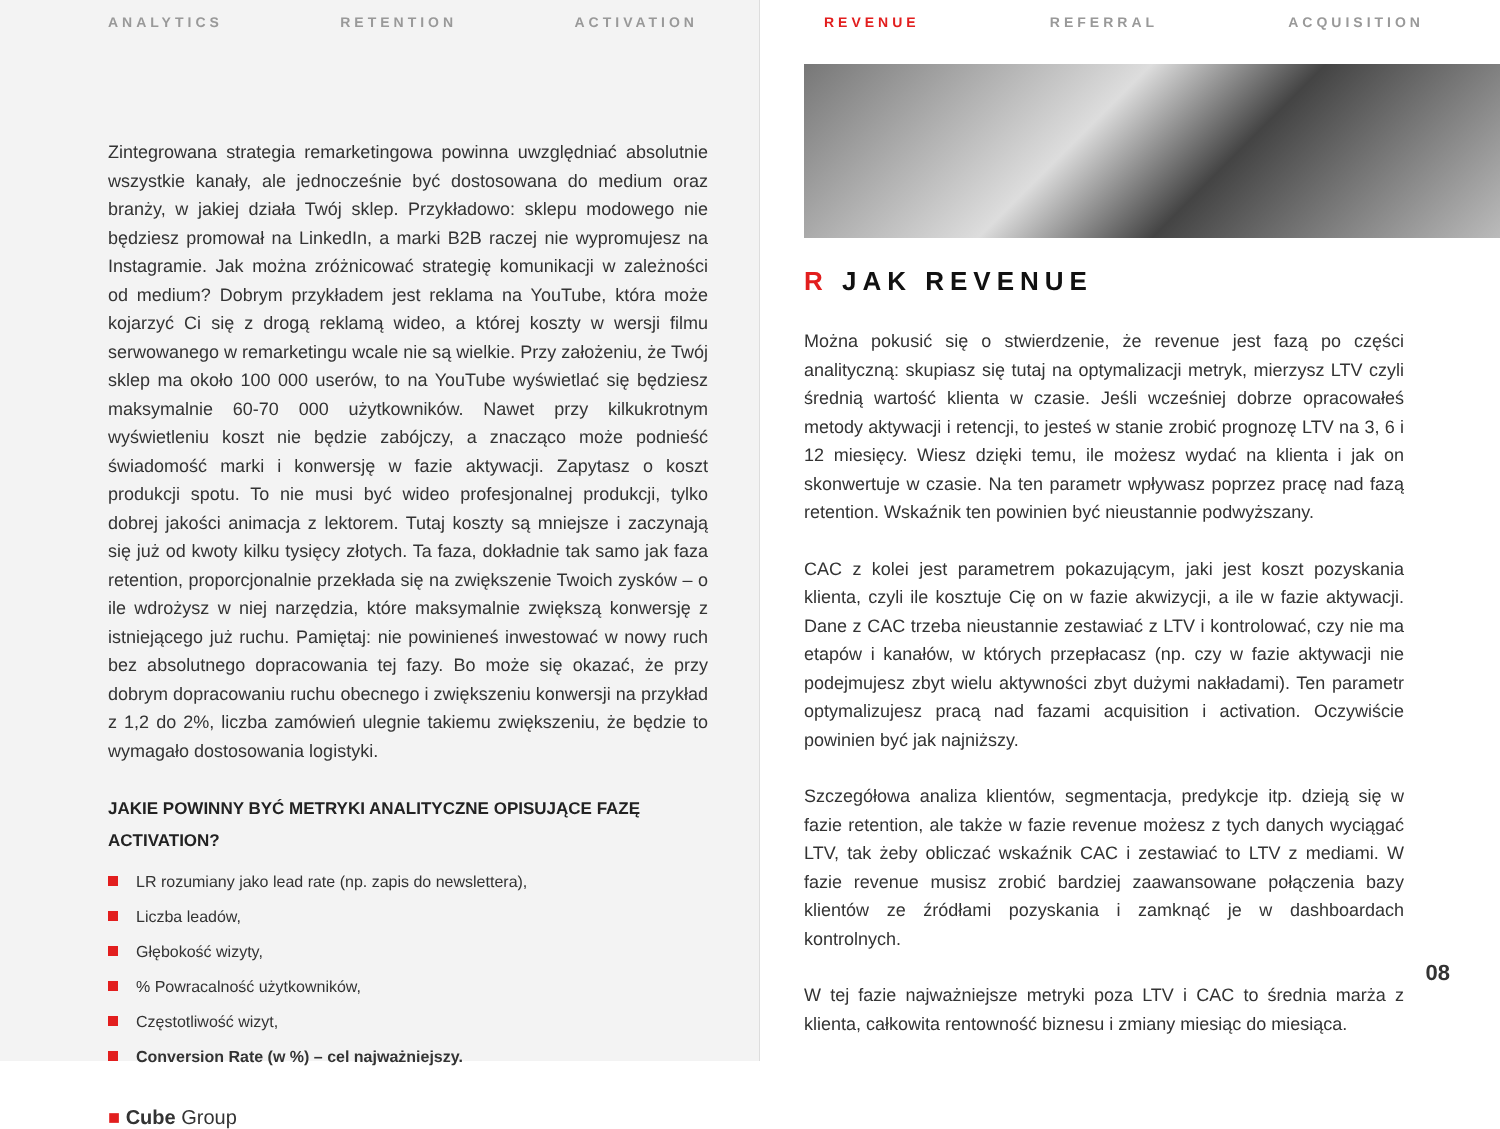ANALYTICS RETENTION ACTIVATION
Zintegrowana strategia remarketingowa powinna uwzględniać absolutnie wszystkie kanały, ale jednocześnie być dostosowana do medium oraz branży, w jakiej działa Twój sklep. Przykładowo: sklepu modowego nie będziesz promował na LinkedIn, a marki B2B raczej nie wypromujesz na Instagramie. Jak można zróżnicować strategię komunikacji w zależności od medium? Dobrym przykładem jest reklama na YouTube, która może kojarzyć Ci się z drogą reklamą wideo, a której koszty w wersji filmu serwowanego w remarketingu wcale nie są wielkie. Przy założeniu, że Twój sklep ma około 100 000 userów, to na YouTube wyświetlać się będziesz maksymalnie 60-70 000 użytkowników. Nawet przy kilkukrotnym wyświetleniu koszt nie będzie zabójczy, a znacząco może podnieść świadomość marki i konwersję w fazie aktywacji. Zapytasz o koszt produkcji spotu. To nie musi być wideo profesjonalnej produkcji, tylko dobrej jakości animacja z lektorem. Tutaj koszty są mniejsze i zaczynają się już od kwoty kilku tysięcy złotych. Ta faza, dokładnie tak samo jak faza retention, proporcjonalnie przekłada się na zwiększenie Twoich zysków – o ile wdrożysz w niej narzędzia, które maksymalnie zwiększą konwersję z istniejącego już ruchu. Pamiętaj: nie powinieneś inwestować w nowy ruch bez absolutnego dopracowania tej fazy. Bo może się okazać, że przy dobrym dopracowaniu ruchu obecnego i zwiększeniu konwersji na przykład z 1,2 do 2%, liczba zamówień ulegnie takiemu zwiększeniu, że będzie to wymagało dostosowania logistyki.
JAKIE POWINNY BYĆ METRYKI ANALITYCZNE OPISUJĄCE FAZĘ ACTIVATION?
LR rozumiany jako lead rate (np. zapis do newslettera),
Liczba leadów,
Głębokość wizyty,
% Powracalność użytkowników,
Częstotliwość wizyt,
Conversion Rate (w %) – cel najważniejszy.
■ Cube Group
REVENUE REFERRAL ACQUISITION
R JAK REVENUE
Można pokusić się o stwierdzenie, że revenue jest fazą po części analityczną: skupiasz się tutaj na optymalizacji metryk, mierzysz LTV czyli średnią wartość klienta w czasie. Jeśli wcześniej dobrze opracowałeś metody aktywacji i retencji, to jesteś w stanie zrobić prognozę LTV na 3, 6 i 12 miesięcy. Wiesz dzięki temu, ile możesz wydać na klienta i jak on skonwertuje w czasie. Na ten parametr wpływasz poprzez pracę nad fazą retention. Wskaźnik ten powinien być nieustannie podwyższany.
CAC z kolei jest parametrem pokazującym, jaki jest koszt pozyskania klienta, czyli ile kosztuje Cię on w fazie akwizycji, a ile w fazie aktywacji. Dane z CAC trzeba nieustannie zestawiać z LTV i kontrolować, czy nie ma etapów i kanałów, w których przepłacasz (np. czy w fazie aktywacji nie podejmujesz zbyt wielu aktywności zbyt dużymi nakładami). Ten parametr optymalizujesz pracą nad fazami acquisition i activation. Oczywiście powinien być jak najniższy.
Szczegółowa analiza klientów, segmentacja, predykcje itp. dzieją się w fazie retention, ale także w fazie revenue możesz z tych danych wyciągać LTV, tak żeby obliczać wskaźnik CAC i zestawiać to LTV z mediami. W fazie revenue musisz zrobić bardziej zaawansowane połączenia bazy klientów ze źródłami pozyskania i zamknąć je w dashboardach kontrolnych.
W tej fazie najważniejsze metryki poza LTV i CAC to średnia marża z klienta, całkowita rentowność biznesu i zmiany miesiąc do miesiąca.
08